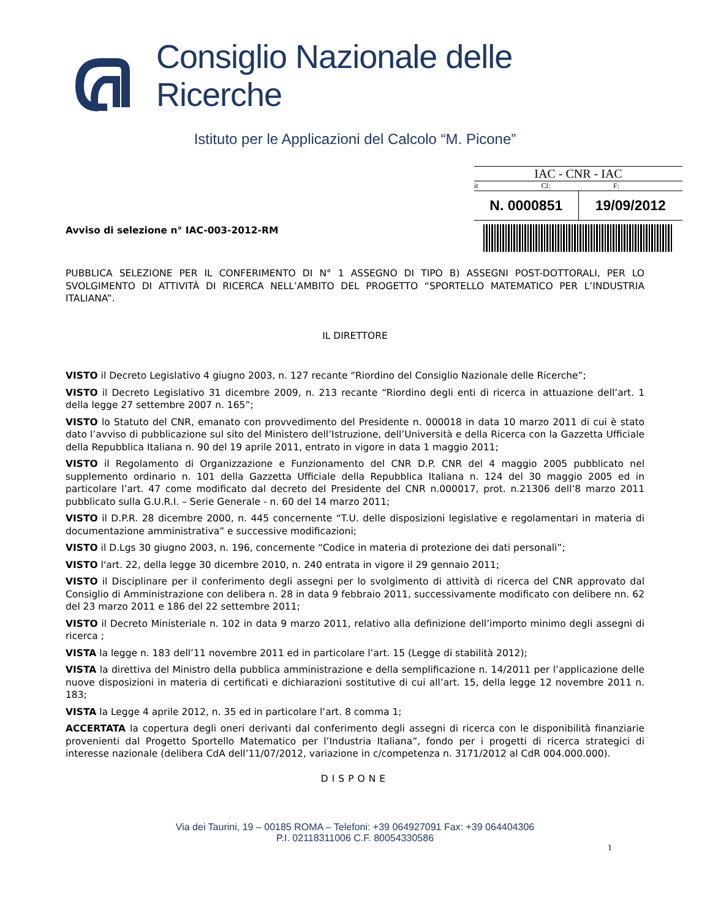Consiglio Nazionale delle Ricerche
Istituto per le Applicazioni del Calcolo “M. Picone”
Avviso di selezione n° IAC-003-2012-RM
IAC - CNR - IAC
it Cl: F:
N. 0000851 19/09/2012
PUBBLICA SELEZIONE PER IL CONFERIMENTO DI N° 1 ASSEGNO DI TIPO B) ASSEGNI POST-DOTTORALI, PER LO SVOLGIMENTO DI ATTIVITÀ DI RICERCA NELL’AMBITO DEL PROGETTO “SPORTELLO MATEMATICO PER L’INDUSTRIA ITALIANA”.
IL DIRETTORE
VISTO il Decreto Legislativo 4 giugno 2003, n. 127 recante “Riordino del Consiglio Nazionale delle Ricerche”;
VISTO il Decreto Legislativo 31 dicembre 2009, n. 213 recante “Riordino degli enti di ricerca in attuazione dell’art. 1 della legge 27 settembre 2007 n. 165”;
VISTO lo Statuto del CNR, emanato con provvedimento del Presidente n. 000018 in data 10 marzo 2011 di cui è stato dato l’avviso di pubblicazione sul sito del Ministero dell’Istruzione, dell’Università e della Ricerca con la Gazzetta Ufficiale della Repubblica Italiana n. 90 del 19 aprile 2011, entrato in vigore in data 1 maggio 2011;
VISTO il Regolamento di Organizzazione e Funzionamento del CNR D.P. CNR del 4 maggio 2005 pubblicato nel supplemento ordinario n. 101 della Gazzetta Ufficiale della Repubblica Italiana n. 124 del 30 maggio 2005 ed in particolare l’art. 47 come modificato dal decreto del Presidente del CNR n.000017, prot. n.21306 dell’8 marzo 2011 pubblicato sulla G.U.R.I. – Serie Generale - n. 60 del 14 marzo 2011;
VISTO il D.P.R. 28 dicembre 2000, n. 445 concernente “T.U. delle disposizioni legislative e regolamentari in materia di documentazione amministrativa” e successive modificazioni;
VISTO il D.Lgs 30 giugno 2003, n. 196, concernente “Codice in materia di protezione dei dati personali”;
VISTO l'art. 22, della legge 30 dicembre 2010, n. 240 entrata in vigore il 29 gennaio 2011;
VISTO il Disciplinare per il conferimento degli assegni per lo svolgimento di attività di ricerca del CNR approvato dal Consiglio di Amministrazione con delibera n. 28 in data 9 febbraio 2011, successivamente modificato con delibere nn. 62 del 23 marzo 2011 e 186 del 22 settembre 2011;
VISTO il Decreto Ministeriale n. 102 in data 9 marzo 2011, relativo alla definizione dell’importo minimo degli assegni di ricerca ;
VISTA la legge n. 183 dell’11 novembre 2011 ed in particolare l’art. 15 (Legge di stabilità 2012);
VISTA la direttiva del Ministro della pubblica amministrazione e della semplificazione n. 14/2011 per l’applicazione delle nuove disposizioni in materia di certificati e dichiarazioni sostitutive di cui all’art. 15, della legge 12 novembre 2011 n. 183;
VISTA la Legge 4 aprile 2012, n. 35 ed in particolare l’art. 8 comma 1;
ACCERTATA la copertura degli oneri derivanti dal conferimento degli assegni di ricerca con le disponibilità finanziarie provenienti dal Progetto Sportello Matematico per l’Industria Italiana”, fondo per i progetti di ricerca strategici di interesse nazionale (delibera CdA dell’11/07/2012, variazione in c/competenza n. 3171/2012 al CdR 004.000.000).
DISPONE
Via dei Taurini, 19 – 00185 ROMA – Telefoni: +39 064927091 Fax: +39 064404306
P.I. 02118311006 C.F. 80054330586
1